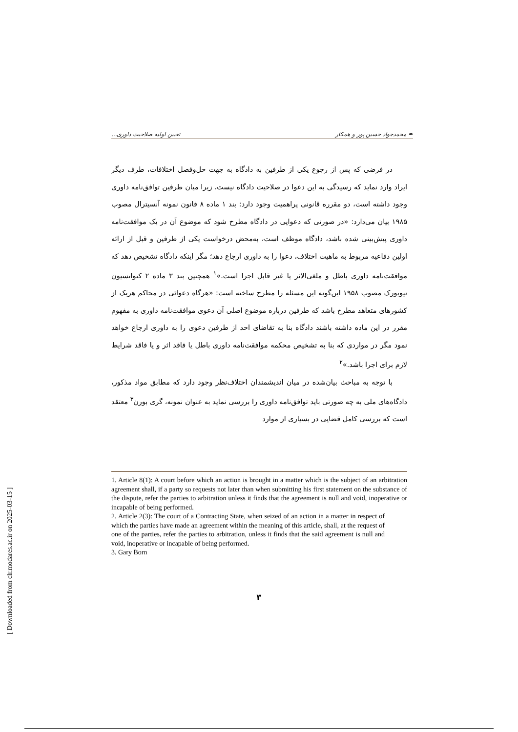✒ محمدجواد حسین پور و همکار تعیین اولیه صلاحیت داوری...
در فرضی که پس از رجوع یکی از طرفین به دادگاه به جهت حل‌وفصل اختلافات، طرف دیگر ایراد وارد نماید که رسیدگی به این دعوا در صلاحیت دادگاه نیست، زیرا میان طرفین توافق‌نامه داوری وجود داشته است، دو مقرره قانونی پراهمیت وجود دارد: بند ۱ ماده ۸ قانون نمونه آنسیترال مصوب ۱۹۸۵ بیان می‌دارد: «در صورتی که دعوایی در دادگاه مطرح شود که موضوع آن در یک موافقت‌نامه داوری پیش‌بینی شده باشد، دادگاه موظف است، به‌محض درخواست یکی از طرفین و قبل از ارائه اولین دفاعیه مربوط به ماهیت اختلاف، دعوا را به داوری ارجاع دهد؛ مگر اینکه دادگاه تشخیص دهد که موافقت‌نامه داوری باطل و ملغی‌الاثر یا غیر قابل اجرا است.»<sup>۱</sup> همچنین بند ۳ ماده ۲ کنوانسیون نیویورک مصوب ۱۹۵۸ این‌گونه این مسئله را مطرح ساخته است: «هرگاه دعوائی در محاکم هریک از کشورهای متعاهد مطرح باشد که طرفین درباره موضوع اصلی آن دعوی موافقت‌نامه داوری به مفهوم مقرر در این ماده داشته باشند دادگاه بنا به تقاضای احد از طرفین دعوی را به داوری ارجاع خواهد نمود مگر در مواردی که بنا به تشخیص محکمه موافقت‌نامه داوری باطل یا فاقد اثر و یا فاقد شرایط لازم برای اجرا باشد.»<sup>۲</sup>
با توجه به مباحث بیان‌شده در میان اندیشمندان اختلاف‌نظر وجود دارد که مطابق مواد مذکور، دادگاه‌های ملی به چه صورتی باید توافق‌نامه داوری را بررسی نماید به عنوان نمونه، گری بورن<sup>۳</sup> معتقد است که بررسی کامل قضایی در بسیاری از موارد
1. Article 8(1): A court before which an action is brought in a matter which is the subject of an arbitration agreement shall, if a party so requests not later than when submitting his first statement on the substance of the dispute, refer the parties to arbitration unless it finds that the agreement is null and void, inoperative or incapable of being performed.
2. Article 2(3): The court of a Contracting State, when seized of an action in a matter in respect of which the parties have made an agreement within the meaning of this article, shall, at the request of one of the parties, refer the parties to arbitration, unless it finds that the said agreement is null and void, inoperative or incapable of being performed.
3. Gary Born
۳
[ Downloaded from clr.modares.ac.ir on 2025-03-15 ]